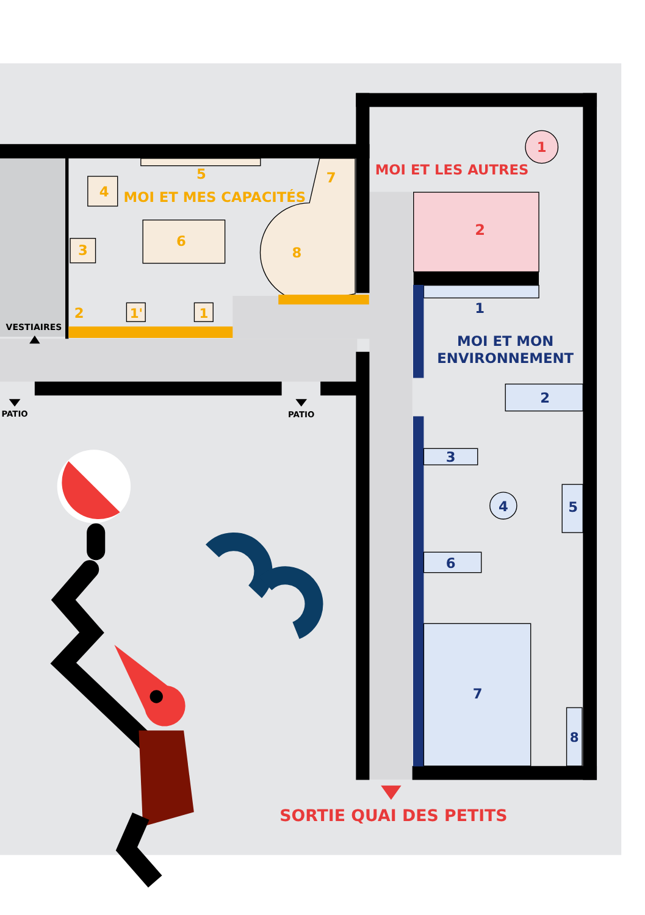1
MOI ET LES AUTRES
2
5
7
4
MOI ET MES CAPACITÉS
3
6
8
1
2
1'
1
VESTIAIRES
MOI ET MON
ENVIRONNEMENT
2
PATIO
PATIO
3
4
5
6
7
8
SORTIE QUAI DES PETITS